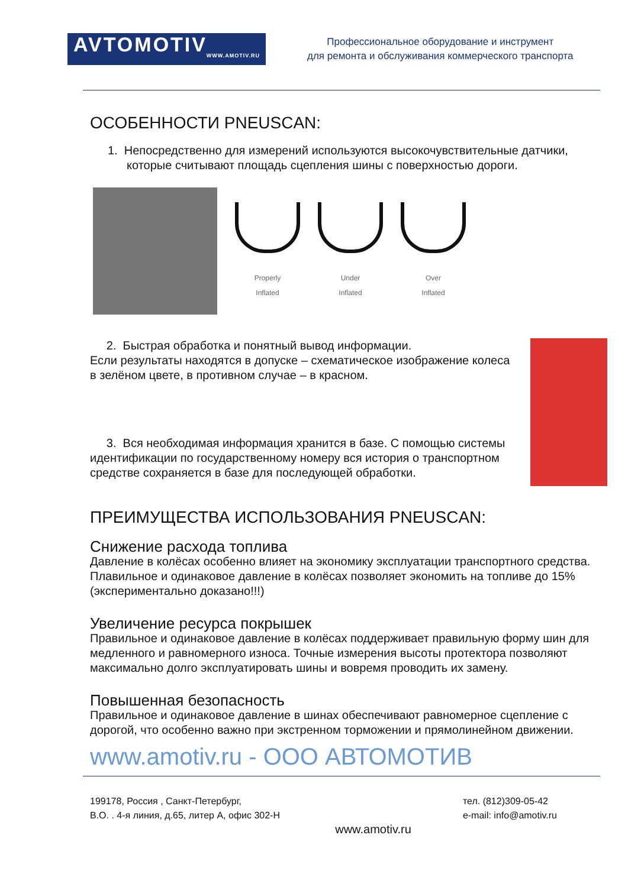AVTOMOTIV
WWW.AMOTIV.RU
Профессиональное оборудование и инструмент
для ремонта и обслуживания коммерческого транспорта
ОСОБЕННОСТИ PNEUSCAN:
1. Непосредственно для измерений используются высокочувствительные датчики, которые считывают площадь сцепления шины с поверхностью дороги.
Properly
Inflated
Under
Inflated
Over
Inflated
2. Быстрая обработка и понятный вывод информации.
Если результаты находятся в допуске – схематическое изображение колеса в зелёном цвете, в противном случае – в красном.
3. Вся необходимая информация хранится в базе. С помощью системы идентификации по государственному номеру вся история о транспортном средстве сохраняется в базе для последующей обработки.
ПРЕИМУЩЕСТВА ИСПОЛЬЗОВАНИЯ PNEUSCAN:
Снижение расхода топлива
Давление в колёсах особенно влияет на экономику эксплуатации транспортного средства. Плавильное и одинаковое давление в колёсах позволяет экономить на топливе до 15% (экспериментально доказано!!!)
Увеличение ресурса покрышек
Правильное и одинаковое давление в колёсах поддерживает правильную форму шин для медленного и равномерного износа. Точные измерения высоты протектора позволяют максимально долго эксплуатировать шины и вовремя проводить их замену.
Повышенная безопасность
Правильное и одинаковое давление в шинах обеспечивают равномерное сцепление с дорогой, что особенно важно при экстренном торможении и прямолинейном движении.
www.amotiv.ru - ООО АВТОМОТИВ
199178, Россия , Санкт-Петербург,
В.О. . 4-я линия, д.65, литер А, офис 302-Н
тел. (812)309-05-42
e-mail: info@amotiv.ru
www.amotiv.ru